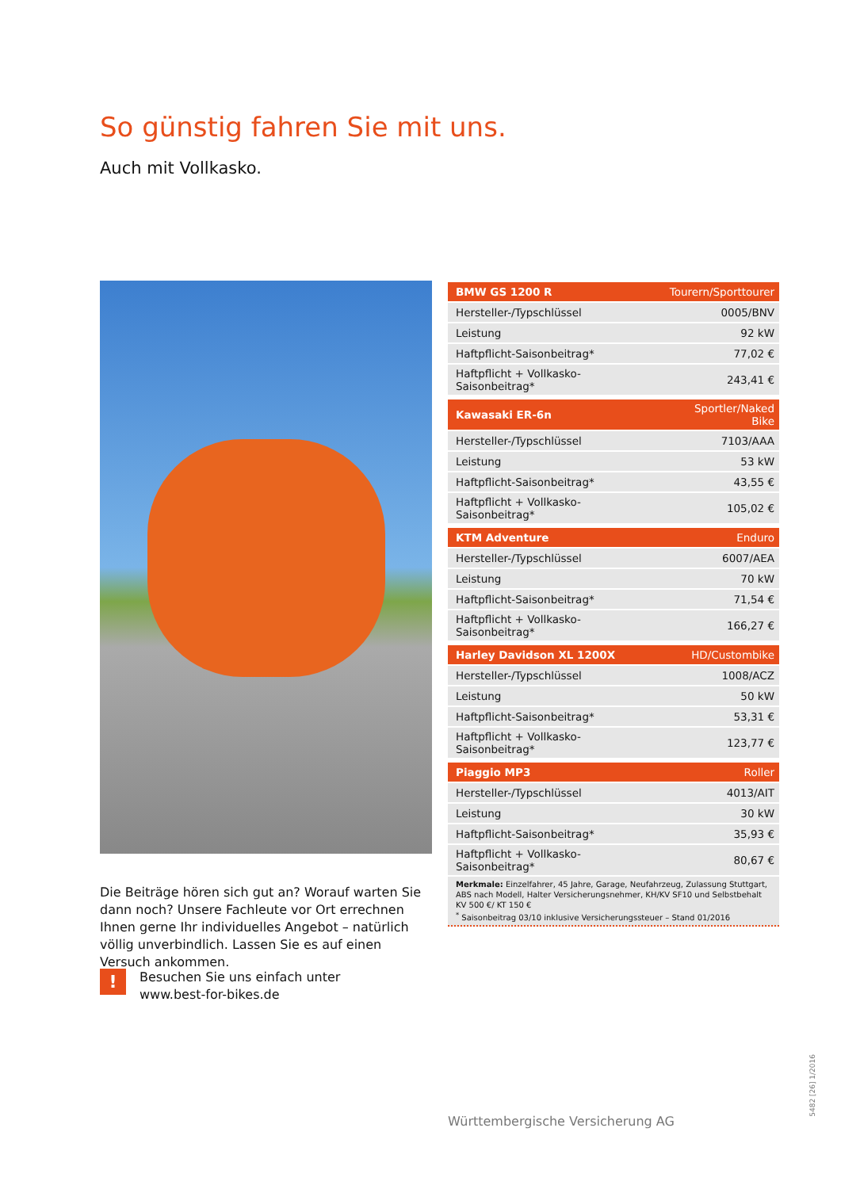So günstig fahren Sie mit uns.
Auch mit Vollkasko.
| BMW GS 1200 R | Tourern/Sporttourer |
| --- | --- |
| Hersteller-/Typschlüssel | 0005/BNV |
| Leistung | 92 kW |
| Haftpflicht-Saisonbeitrag* | 77,02 € |
| Haftpflicht + Vollkasko-Saisonbeitrag* | 243,41 € |
| Kawasaki ER-6n | Sportler/Naked Bike |
| Hersteller-/Typschlüssel | 7103/AAA |
| Leistung | 53 kW |
| Haftpflicht-Saisonbeitrag* | 43,55 € |
| Haftpflicht + Vollkasko-Saisonbeitrag* | 105,02 € |
| KTM Adventure | Enduro |
| Hersteller-/Typschlüssel | 6007/AEA |
| Leistung | 70 kW |
| Haftpflicht-Saisonbeitrag* | 71,54 € |
| Haftpflicht + Vollkasko-Saisonbeitrag* | 166,27 € |
| Harley Davidson XL 1200X | HD/Custombike |
| Hersteller-/Typschlüssel | 1008/ACZ |
| Leistung | 50 kW |
| Haftpflicht-Saisonbeitrag* | 53,31 € |
| Haftpflicht + Vollkasko-Saisonbeitrag* | 123,77 € |
| Piaggio MP3 | Roller |
| Hersteller-/Typschlüssel | 4013/AIT |
| Leistung | 30 kW |
| Haftpflicht-Saisonbeitrag* | 35,93 € |
| Haftpflicht + Vollkasko-Saisonbeitrag* | 80,67 € |
Merkmale: Einzelfahrer, 45 Jahre, Garage, Neufahrzeug, Zulassung Stuttgart, ABS nach Modell, Halter Versicherungsnehmer, KH/KV SF10 und Selbstbehalt KV 500 €/ KT 150 €
<sup>*</sup> Saisonbeitrag 03/10 inklusive Versicherungssteuer – Stand 01/2016
Die Beiträge hören sich gut an? Worauf warten Sie dann noch? Unsere Fachleute vor Ort errechnen Ihnen gerne Ihr individuelles Angebot – natürlich völlig unverbindlich. Lassen Sie es auf einen Versuch ankommen.
!
Besuchen Sie uns einfach unter
www.best-for-bikes.de
Württembergische Versicherung AG
5482 [26] 1/2016